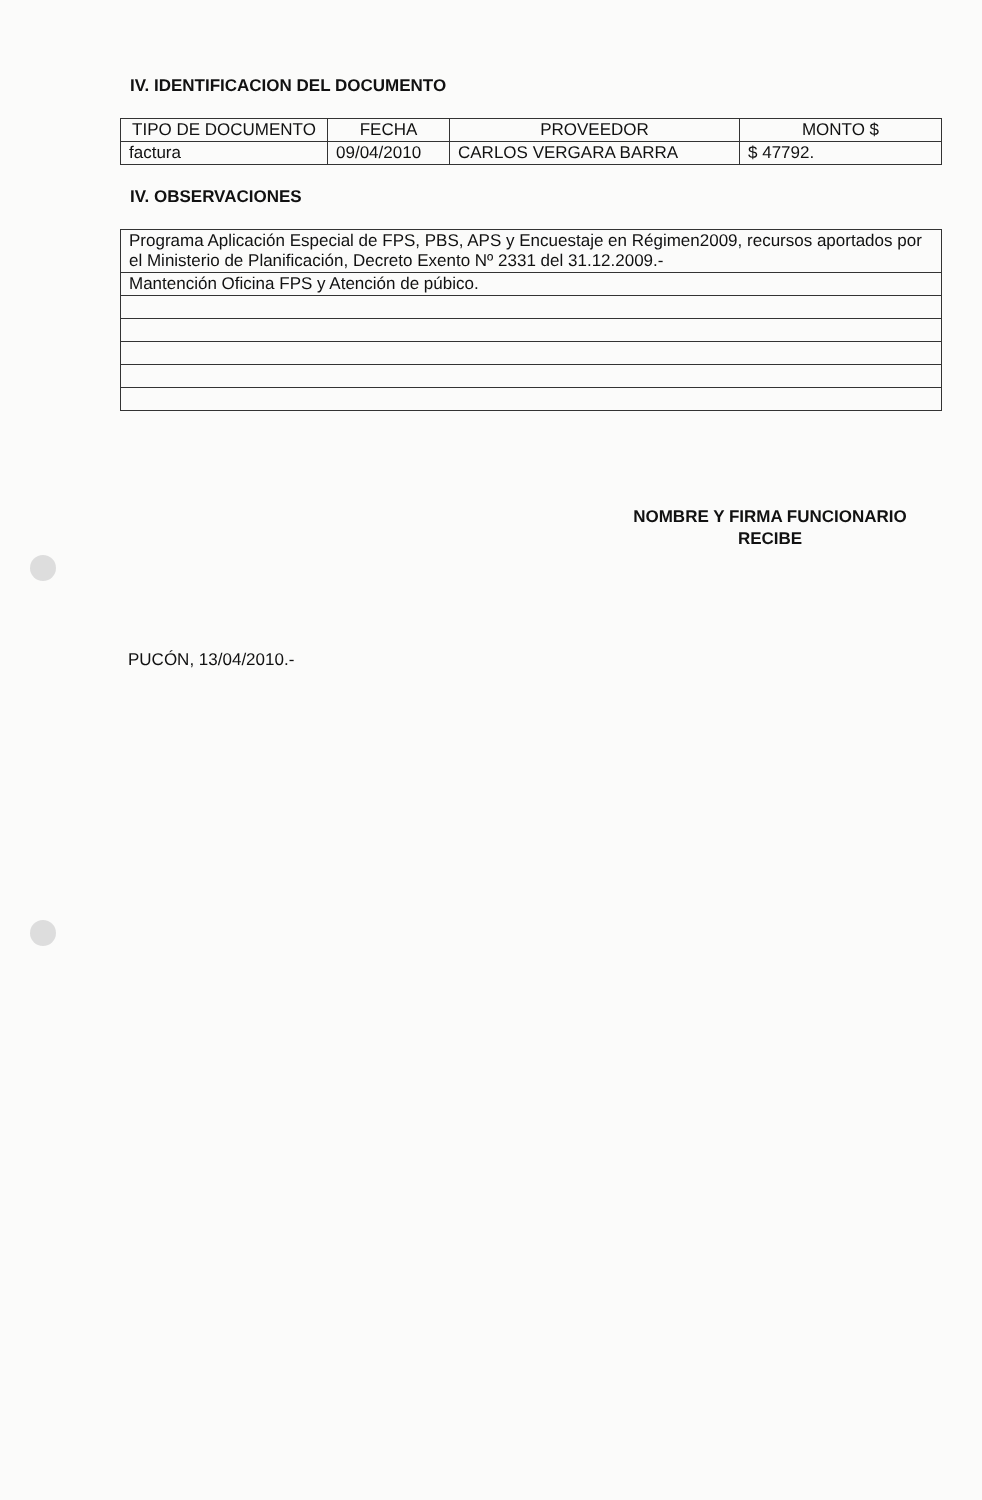IV. IDENTIFICACION DEL DOCUMENTO
| TIPO DE DOCUMENTO | FECHA | PROVEEDOR | MONTO $ |
| --- | --- | --- | --- |
| factura | 09/04/2010 | CARLOS VERGARA BARRA | $ 47792. |
IV. OBSERVACIONES
| Programa Aplicación Especial de FPS, PBS, APS y Encuestaje en Régimen2009, recursos aportados por el Ministerio de Planificación, Decreto Exento Nº 2331 del 31.12.2009.- |
| Mantención Oficina FPS y Atención de púbico. |
NOMBRE Y FIRMA FUNCIONARIO
RECIBE
PUCÓN, 13/04/2010.-